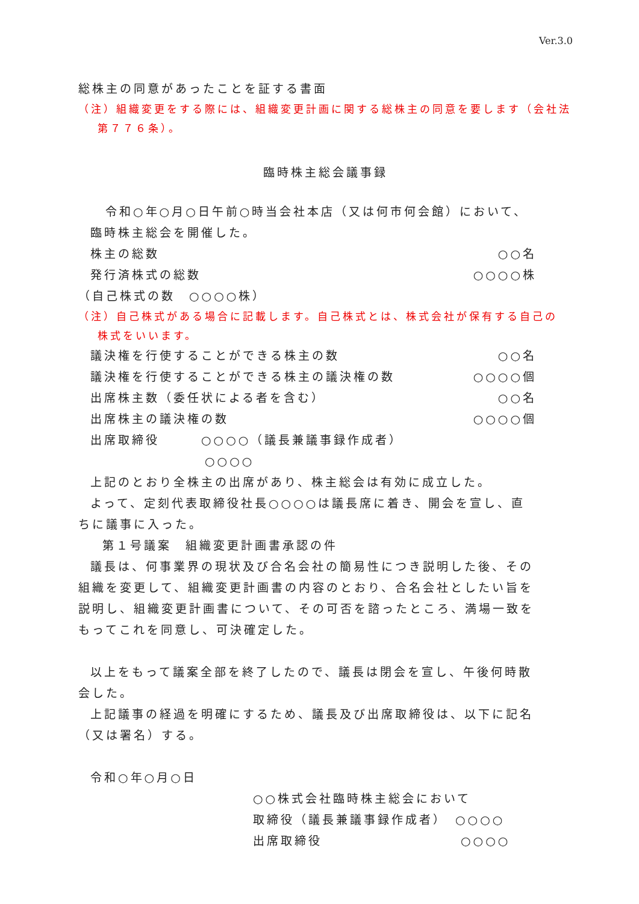Ver.3.0
総株主の同意があったことを証する書面
（注）組織変更をする際には、組織変更計画に関する総株主の同意を要します（会社法
第７７６条）。
臨時株主総会議事録
令和○年○月○日午前○時当会社本店（又は何市何会館）において、
臨時株主総会を開催した。
株主の総数 ○○名
発行済株式の総数 ○○○○株
（自己株式の数　○○○○株）
（注）自己株式がある場合に記載します。自己株式とは、株式会社が保有する自己の
株式をいいます。
議決権を行使することができる株主の数 ○○名
議決権を行使することができる株主の議決権の数 ○○○○個
出席株主数（委任状による者を含む） ○○名
出席株主の議決権の数 ○○○○個
出席取締役　　　○○○○（議長兼議事録作成者）
○○○○
上記のとおり全株主の出席があり、株主総会は有効に成立した。
よって、定刻代表取締役社長○○○○は議長席に着き、開会を宣し、直
ちに議事に入った。
第１号議案　組織変更計画書承認の件
議長は、何事業界の現状及び合名会社の簡易性につき説明した後、その
組織を変更して、組織変更計画書の内容のとおり、合名会社としたい旨を
説明し、組織変更計画書について、その可否を諮ったところ、満場一致を
もってこれを同意し、可決確定した。
以上をもって議案全部を終了したので、議長は閉会を宣し、午後何時散
会した。
上記議事の経過を明確にするため、議長及び出席取締役は、以下に記名
（又は署名）する。
令和○年○月○日
○○株式会社臨時株主総会において
取締役（議長兼議事録作成者）　○○○○
出席取締役　　　　　　　　　　○○○○